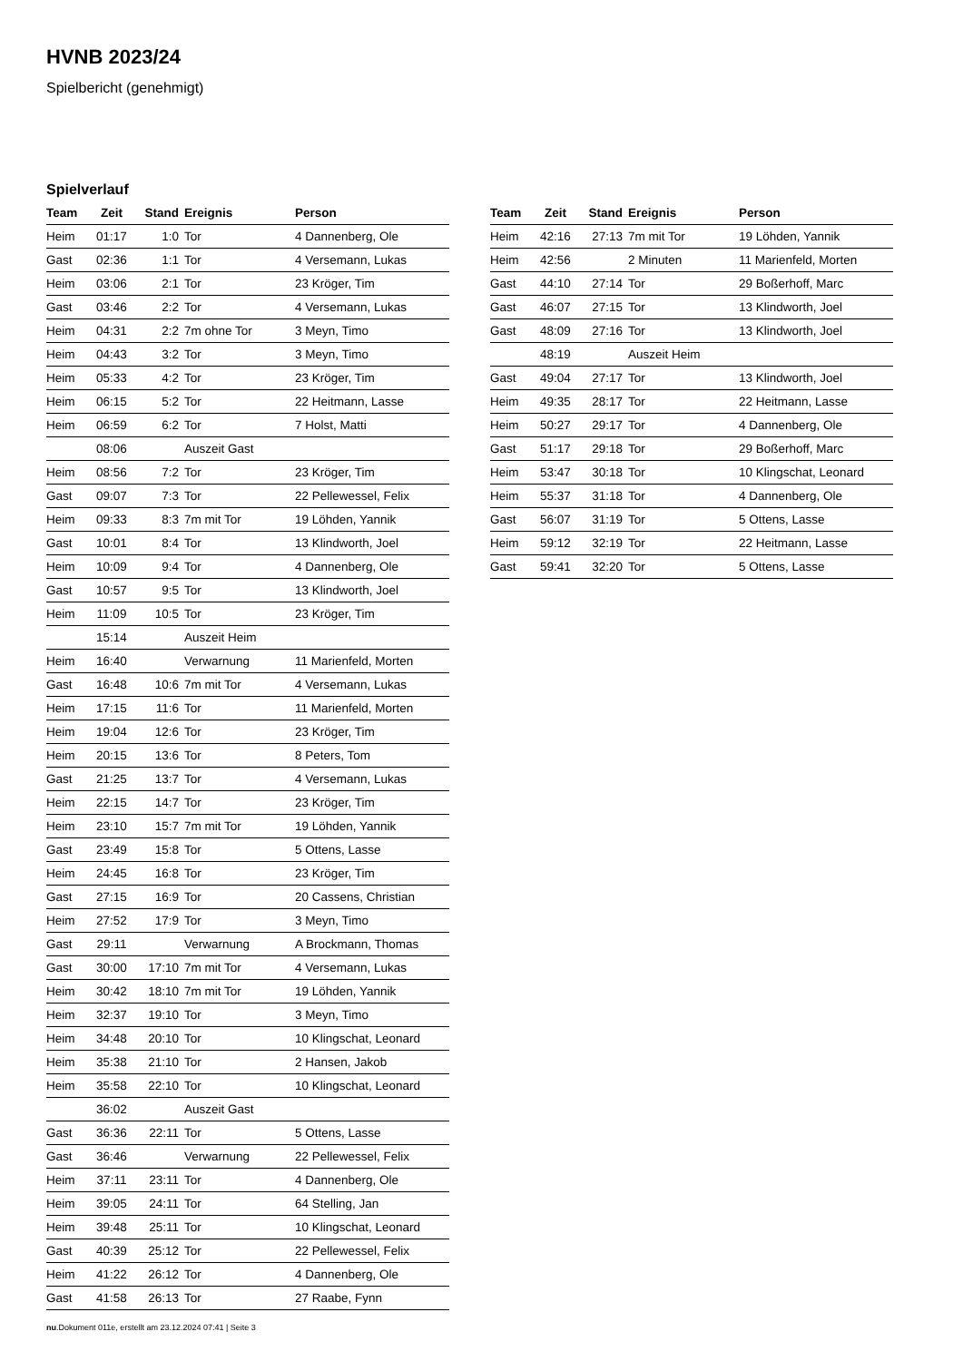HVNB 2023/24
Spielbericht (genehmigt)
Spielverlauf
| Team | Zeit | Stand | Ereignis | Person |
| --- | --- | --- | --- | --- |
| Heim | 01:17 | 1:0 | Tor | 4 Dannenberg, Ole |
| Gast | 02:36 | 1:1 | Tor | 4 Versemann, Lukas |
| Heim | 03:06 | 2:1 | Tor | 23 Kröger, Tim |
| Gast | 03:46 | 2:2 | Tor | 4 Versemann, Lukas |
| Heim | 04:31 | 2:2 | 7m ohne Tor | 3 Meyn, Timo |
| Heim | 04:43 | 3:2 | Tor | 3 Meyn, Timo |
| Heim | 05:33 | 4:2 | Tor | 23 Kröger, Tim |
| Heim | 06:15 | 5:2 | Tor | 22 Heitmann, Lasse |
| Heim | 06:59 | 6:2 | Tor | 7 Holst, Matti |
| | 08:06 | | Auszeit Gast | |
| Heim | 08:56 | 7:2 | Tor | 23 Kröger, Tim |
| Gast | 09:07 | 7:3 | Tor | 22 Pellewessel, Felix |
| Heim | 09:33 | 8:3 | 7m mit Tor | 19 Löhden, Yannik |
| Gast | 10:01 | 8:4 | Tor | 13 Klindworth, Joel |
| Heim | 10:09 | 9:4 | Tor | 4 Dannenberg, Ole |
| Gast | 10:57 | 9:5 | Tor | 13 Klindworth, Joel |
| Heim | 11:09 | 10:5 | Tor | 23 Kröger, Tim |
| | 15:14 | | Auszeit Heim | |
| Heim | 16:40 | | Verwarnung | 11 Marienfeld, Morten |
| Gast | 16:48 | 10:6 | 7m mit Tor | 4 Versemann, Lukas |
| Heim | 17:15 | 11:6 | Tor | 11 Marienfeld, Morten |
| Heim | 19:04 | 12:6 | Tor | 23 Kröger, Tim |
| Heim | 20:15 | 13:6 | Tor | 8 Peters, Tom |
| Gast | 21:25 | 13:7 | Tor | 4 Versemann, Lukas |
| Heim | 22:15 | 14:7 | Tor | 23 Kröger, Tim |
| Heim | 23:10 | 15:7 | 7m mit Tor | 19 Löhden, Yannik |
| Gast | 23:49 | 15:8 | Tor | 5 Ottens, Lasse |
| Heim | 24:45 | 16:8 | Tor | 23 Kröger, Tim |
| Gast | 27:15 | 16:9 | Tor | 20 Cassens, Christian |
| Heim | 27:52 | 17:9 | Tor | 3 Meyn, Timo |
| Gast | 29:11 | | Verwarnung | A Brockmann, Thomas |
| Gast | 30:00 | 17:10 | 7m mit Tor | 4 Versemann, Lukas |
| Heim | 30:42 | 18:10 | 7m mit Tor | 19 Löhden, Yannik |
| Heim | 32:37 | 19:10 | Tor | 3 Meyn, Timo |
| Heim | 34:48 | 20:10 | Tor | 10 Klingschat, Leonard |
| Heim | 35:38 | 21:10 | Tor | 2 Hansen, Jakob |
| Heim | 35:58 | 22:10 | Tor | 10 Klingschat, Leonard |
| | 36:02 | | Auszeit Gast | |
| Gast | 36:36 | 22:11 | Tor | 5 Ottens, Lasse |
| Gast | 36:46 | | Verwarnung | 22 Pellewessel, Felix |
| Heim | 37:11 | 23:11 | Tor | 4 Dannenberg, Ole |
| Heim | 39:05 | 24:11 | Tor | 64 Stelling, Jan |
| Heim | 39:48 | 25:11 | Tor | 10 Klingschat, Leonard |
| Gast | 40:39 | 25:12 | Tor | 22 Pellewessel, Felix |
| Heim | 41:22 | 26:12 | Tor | 4 Dannenberg, Ole |
| Gast | 41:58 | 26:13 | Tor | 27 Raabe, Fynn |
| Team | Zeit | Stand | Ereignis | Person |
| --- | --- | --- | --- | --- |
| Heim | 42:16 | 27:13 | 7m mit Tor | 19 Löhden, Yannik |
| Heim | 42:56 | | 2 Minuten | 11 Marienfeld, Morten |
| Gast | 44:10 | 27:14 | Tor | 29 Boßerhoff, Marc |
| Gast | 46:07 | 27:15 | Tor | 13 Klindworth, Joel |
| Gast | 48:09 | 27:16 | Tor | 13 Klindworth, Joel |
| | 48:19 | | Auszeit Heim | |
| Gast | 49:04 | 27:17 | Tor | 13 Klindworth, Joel |
| Heim | 49:35 | 28:17 | Tor | 22 Heitmann, Lasse |
| Heim | 50:27 | 29:17 | Tor | 4 Dannenberg, Ole |
| Gast | 51:17 | 29:18 | Tor | 29 Boßerhoff, Marc |
| Heim | 53:47 | 30:18 | Tor | 10 Klingschat, Leonard |
| Heim | 55:37 | 31:18 | Tor | 4 Dannenberg, Ole |
| Gast | 56:07 | 31:19 | Tor | 5 Ottens, Lasse |
| Heim | 59:12 | 32:19 | Tor | 22 Heitmann, Lasse |
| Gast | 59:41 | 32:20 | Tor | 5 Ottens, Lasse |
nu.Dokument 011e, erstellt am 23.12.2024 07:41 | Seite 3